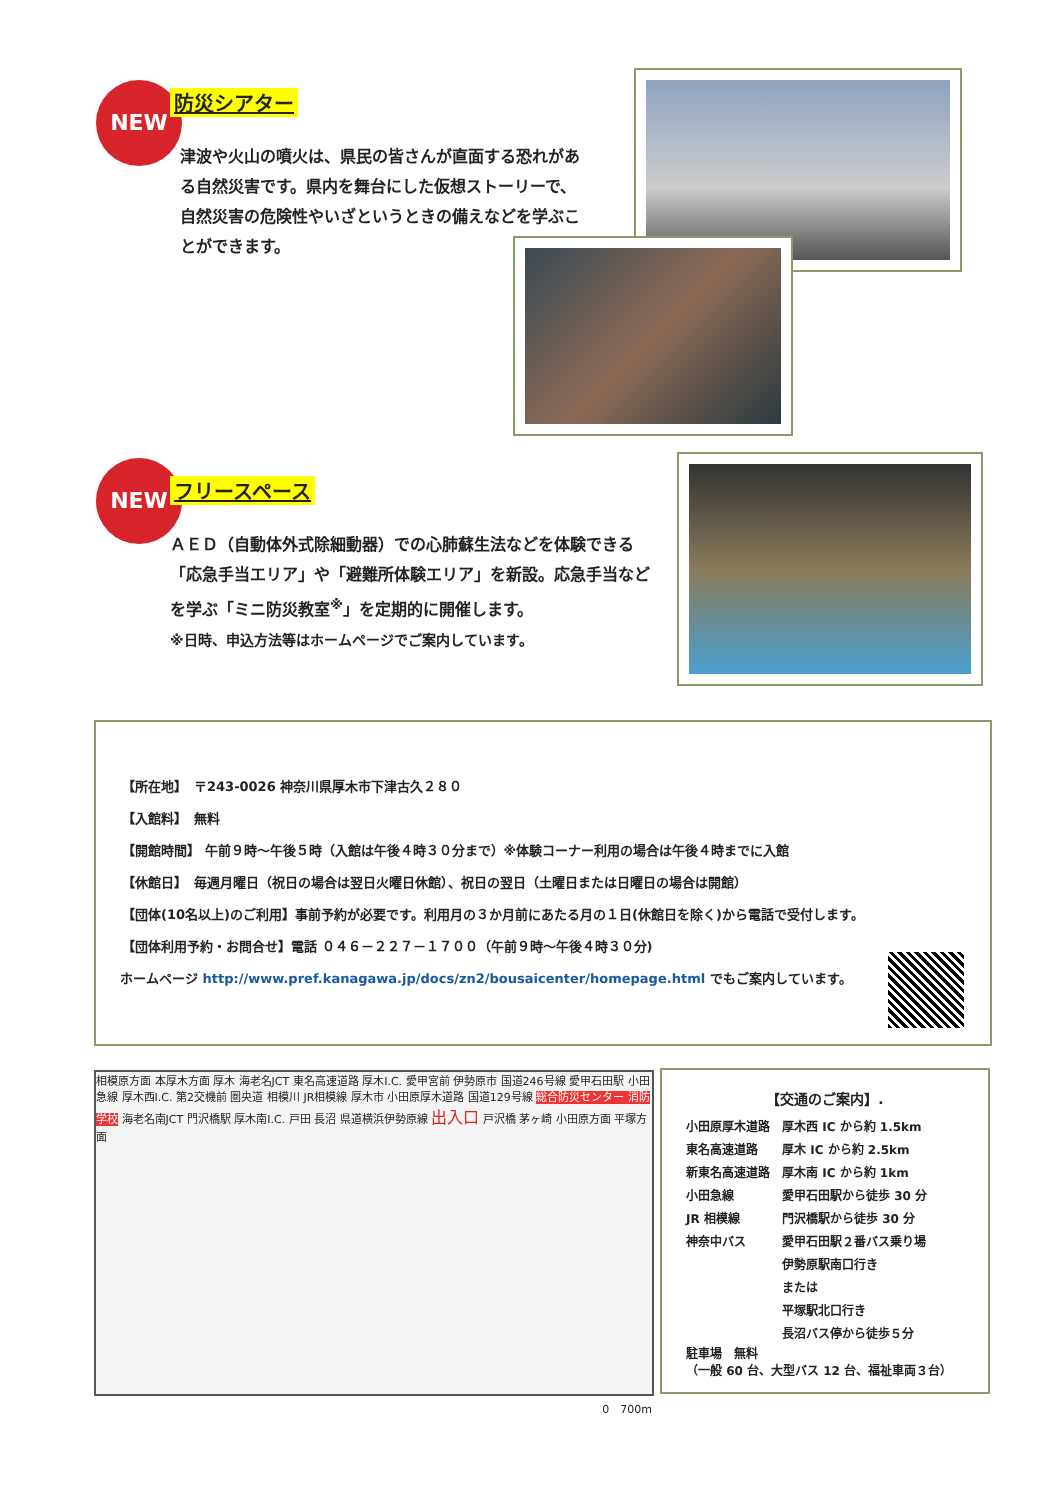NEW 防災シアター
津波や火山の噴火は、県民の皆さんが直面する恐れがある自然災害です。県内を舞台にした仮想ストーリーで、自然災害の危険性やいざというときの備えなどを学ぶことができます。
NEW
フリースペース
ＡＥＤ（自動体外式除細動器）での心肺蘇生法などを体験できる「応急手当エリア」や「避難所体験エリア」を新設。応急手当などを学ぶ「ミニ防災教室<sup>※</sup>」を定期的に開催します。
※日時、申込方法等はホームページでご案内しています。
【所在地】　〒243-0026 神奈川県厚木市下津古久２８０
【入館料】　無料
【開館時間】 午前９時～午後５時（入館は午後４時３０分まで）※体験コーナー利用の場合は午後４時までに入館
【休館日】　毎週月曜日（祝日の場合は翌日火曜日休館）、祝日の翌日（土曜日または日曜日の場合は開館）
【団体(10名以上)のご利用】事前予約が必要です。利用月の３か月前にあたる月の１日(休館日を除く)から電話で受付します。
【団体利用予約・お問合せ】電話 ０４６－２２７－１７００（午前９時～午後４時３０分)
ホームページ http://www.pref.kanagawa.jp/docs/zn2/bousaicenter/homepage.html でもご案内しています。
相模原方面 本厚木方面 厚木 海老名JCT 東名高速道路 厚木I.C. 愛甲宮前 伊勢原市 国道246号線 愛甲石田駅 小田急線 厚木西I.C. 第2交機前 圏央道 相模川 JR相模線 厚木市 小田原厚木道路 国道129号線 総合防災センター 消防学校 海老名南JCT 門沢橋駅 厚木南I.C. 戸田 長沼 県道横浜伊勢原線 出入口 戸沢橋 茅ヶ崎 小田原方面 平塚方面
0　700m
【交通のご案内】.
| 小田原厚木道路 | 厚木西 IC から約 1.5km |
| 東名高速道路 | 厚木 IC から約 2.5km |
| 新東名高速道路 | 厚木南 IC から約 1km |
| 小田急線 | 愛甲石田駅から徒歩 30 分 |
| JR 相模線 | 門沢橋駅から徒歩 30 分 |
| 神奈中バス | 愛甲石田駅２番バス乗り場 |
| | 伊勢原駅南口行き |
| | または |
| | 平塚駅北口行き |
| | 長沼バス停から徒歩５分 |
駐車場　無料
（一般 60 台、大型バス 12 台、福祉車両３台）